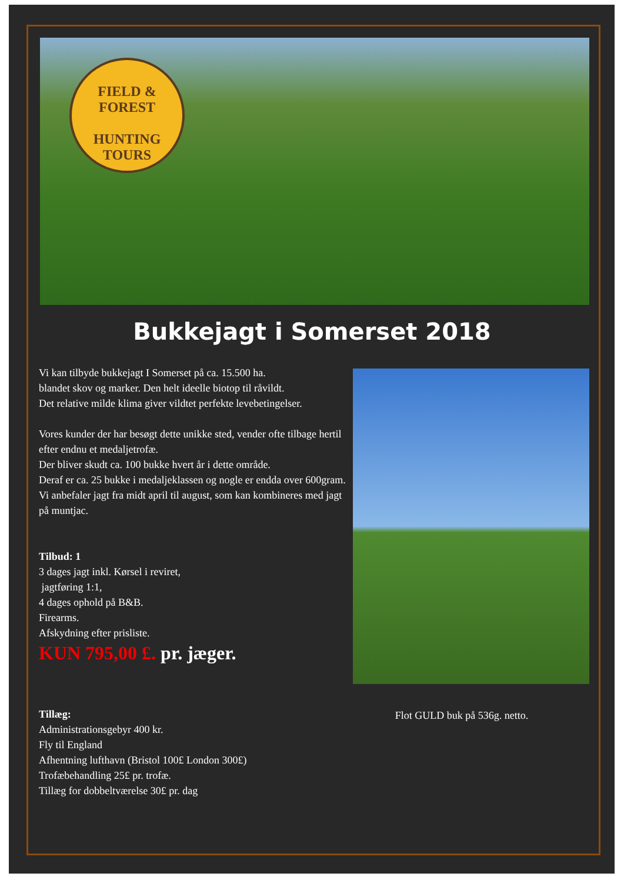FIELD & FOREST
HUNTING
TOURS
Bukkejagt i Somerset 2018
Vi kan tilbyde bukkejagt I Somerset på ca. 15.500 ha.
blandet skov og marker. Den helt ideelle biotop til råvildt.
Det relative milde klima giver vildtet perfekte levebetingelser.
Vores kunder der har besøgt dette unikke sted, vender ofte tilbage hertil efter endnu et medaljetrofæ.
Der bliver skudt ca. 100 bukke hvert år i dette område.
Deraf er ca. 25 bukke i medaljeklassen og nogle er endda over 600gram.
Vi anbefaler jagt fra midt april til august, som kan kombineres med jagt på muntjac.
Tilbud: 1
3 dages jagt inkl. Kørsel i reviret,
jagtføring 1:1,
4 dages ophold på B&B.
Firearms.
Afskydning efter prisliste.
KUN 795,00 £. pr. jæger.
Tillæg:
Administrationsgebyr 400 kr.
Fly til England
Afhentning lufthavn (Bristol 100£ London 300£)
Trofæbehandling 25£ pr. trofæ.
Tillæg for dobbeltværelse 30£ pr. dag
Flot GULD buk på 536g. netto.